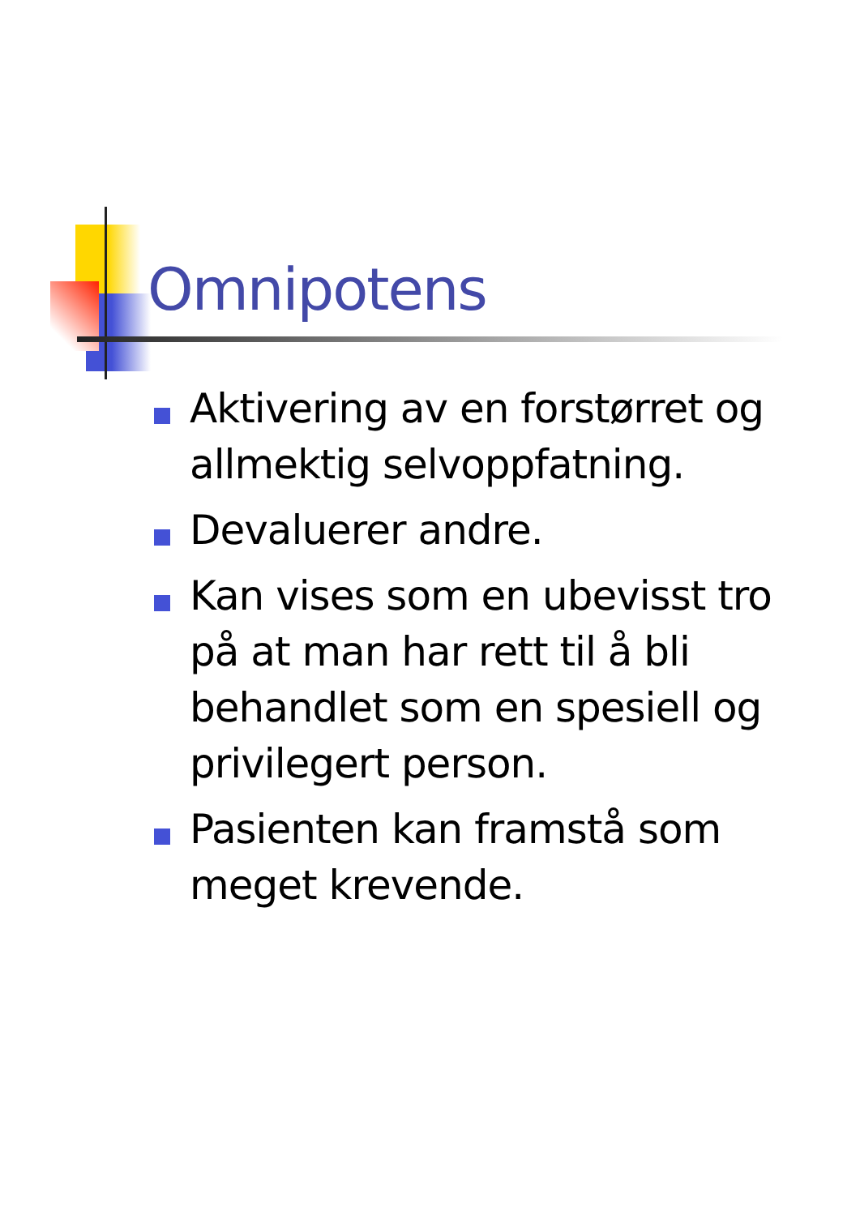Omnipotens
Aktivering av en forstørret og allmektig selvoppfatning.
Devaluerer andre.
Kan vises som en ubevisst tro på at man har rett til å bli behandlet som en spesiell og privilegert person.
Pasienten kan framstå som meget krevende.